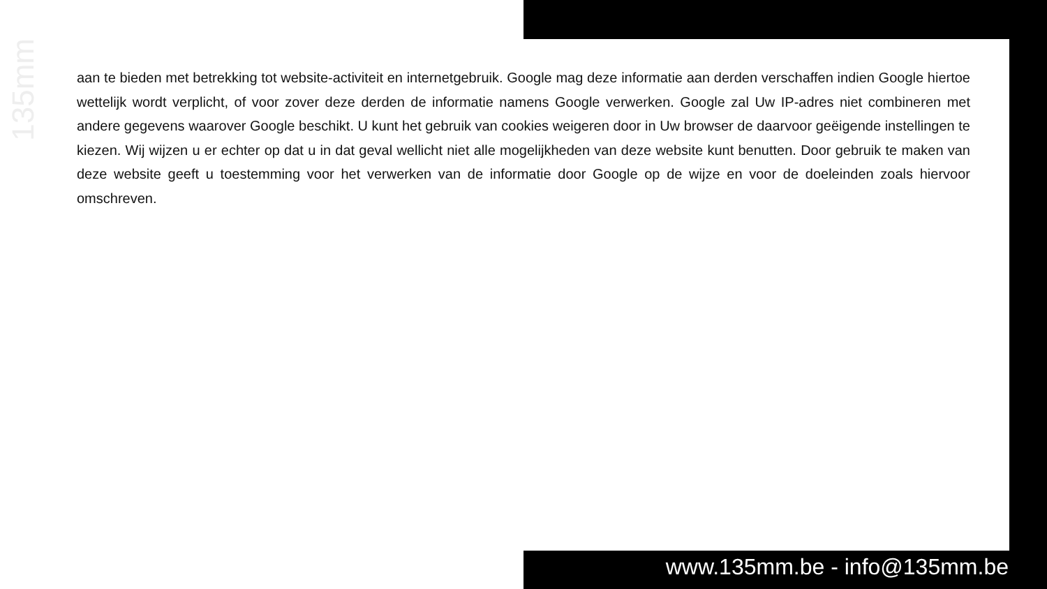135mm
aan te bieden met betrekking tot website-activiteit en internetgebruik. Google mag deze informatie aan derden verschaffen indien Google hiertoe wettelijk wordt verplicht, of voor zover deze derden de informatie namens Google verwerken. Google zal Uw IP-adres niet combineren met andere gegevens waarover Google beschikt. U kunt het gebruik van cookies weigeren door in Uw browser de daarvoor geëigende instellingen te kiezen. Wij wijzen u er echter op dat u in dat geval wellicht niet alle mogelijkheden van deze website kunt benutten. Door gebruik te maken van deze website geeft u toestemming voor het verwerken van de informatie door Google op de wijze en voor de doeleinden zoals hiervoor omschreven.
www.135mm.be - info@135mm.be